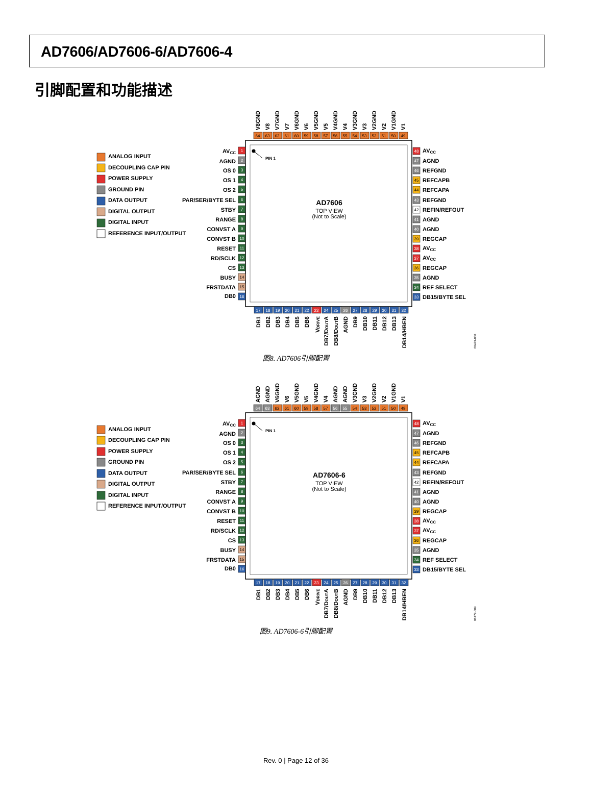AD7606/AD7606-6/AD7606-4
引脚配置和功能描述
ANALOG INPUT
DECOUPLING CAP PIN
POWER SUPPLY
GROUND PIN
DATA OUTPUT
DIGITAL OUTPUT
DIGITAL INPUT
REFERENCE INPUT/OUTPUT
PIN 1
AD7606
TOP VIEW
(Not to Scale)
64
63
62
61
60
59
58
57
56
55
54
53
52
51
50
49
V8GND
V8
V7GND
V7
V6GND
V6
V5GND
V5
V4GND
V4
V3GND
V3
V2GND
V2
V1GND
V1
1
2
3
4
5
6
7
8
9
10
11
12
13
14
15
16
AVCC
AGND
OS 0
OS 1
OS 2
PAR/SER/BYTE SEL
STBY
RANGE
CONVST A
CONVST B
RESET
RD/SCLK
CS
BUSY
FRSTDATA
DB0
48
47
46
45
44
43
42
41
40
39
38
37
36
35
34
33
AVCC
AGND
REFGND
REFCAPB
REFCAPA
REFGND
REFIN/REFOUT
AGND
AGND
REGCAP
AVCC
AVCC
REGCAP
AGND
REF SELECT
DB15/BYTE SEL
17
18
19
20
21
22
23
24
25
26
27
28
29
30
31
32
DB1
DB2
DB3
DB4
DB5
DB6
VDRIVE
DB7/DOUTA
DB8/DOUTB
AGND
DB9
DB10
DB11
DB12
DB13
DB14/HBEN
08479-008
图8. AD7606引脚配置
ANALOG INPUT
DECOUPLING CAP PIN
POWER SUPPLY
GROUND PIN
DATA OUTPUT
DIGITAL OUTPUT
DIGITAL INPUT
REFERENCE INPUT/OUTPUT
PIN 1
AD7606-6
TOP VIEW
(Not to Scale)
64
63
62
61
60
59
58
57
56
55
54
53
52
51
50
49
AGND
AGND
V6GND
V6
V5GND
V5
V4GND
V4
AGND
AGND
V3GND
V3
V2GND
V2
V1GND
V1
1
2
3
4
5
6
7
8
9
10
11
12
13
14
15
16
AVCC
AGND
OS 0
OS 1
OS 2
PAR/SER/BYTE SEL
STBY
RANGE
CONVST A
CONVST B
RESET
RD/SCLK
CS
BUSY
FRSTDATA
DB0
48
47
46
45
44
43
42
41
40
39
38
37
36
35
34
33
AVCC
AGND
REFGND
REFCAPB
REFCAPA
REFGND
REFIN/REFOUT
AGND
AGND
REGCAP
AVCC
AVCC
REGCAP
AGND
REF SELECT
DB15/BYTE SEL
17
18
19
20
21
22
23
24
25
26
27
28
29
30
31
32
DB1
DB2
DB3
DB4
DB5
DB6
VDRIVE
DB7/DOUTA
DB8/DOUTB
AGND
DB9
DB10
DB11
DB12
DB13
DB14/HBEN
08479-009
图9. AD7606-6引脚配置
Rev. 0 | Page 12 of 36